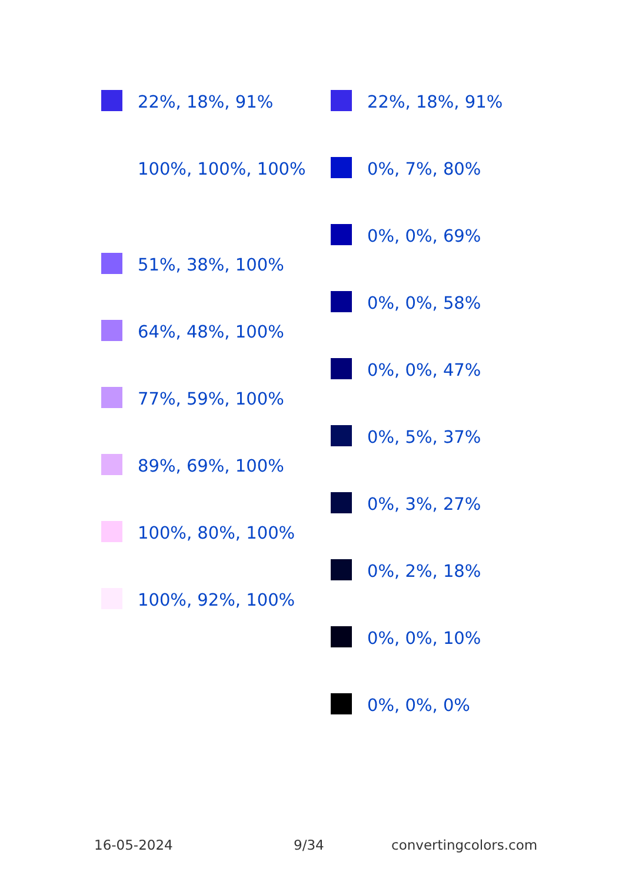22%, 18%, 91%
100%, 100%, 100%
51%, 38%, 100%
64%, 48%, 100%
77%, 59%, 100%
89%, 69%, 100%
100%, 80%, 100%
100%, 92%, 100%
22%, 18%, 91%
0%, 7%, 80%
0%, 0%, 69%
0%, 0%, 58%
0%, 0%, 47%
0%, 5%, 37%
0%, 3%, 27%
0%, 2%, 18%
0%, 0%, 10%
0%, 0%, 0%
16-05-2024 9/34 convertingcolors.com